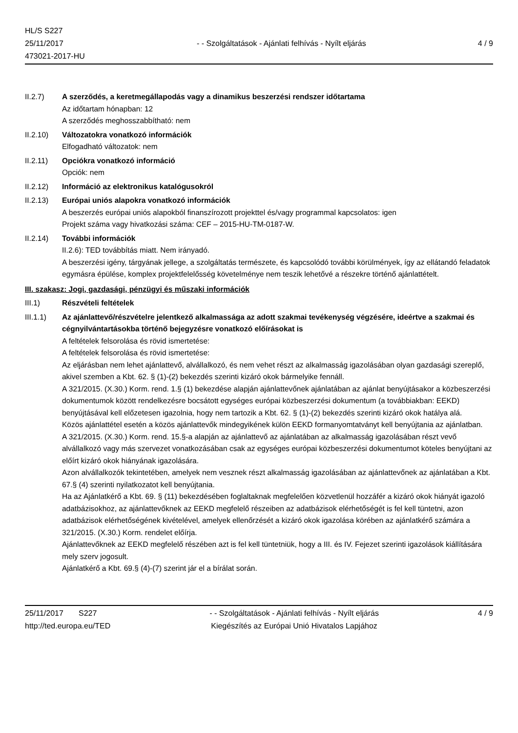HL/S S227
25/11/2017
473021-2017-HU
- - Szolgáltatások - Ajánlati felhívás - Nyílt eljárás
4 / 9
II.2.7) A szerződés, a keretmegállapodás vagy a dinamikus beszerzési rendszer időtartama
Az időtartam hónapban: 12
A szerződés meghosszabbítható: nem
II.2.10) Változatokra vonatkozó információk
Elfogadható változatok: nem
II.2.11) Opciókra vonatkozó információ
Opciók: nem
II.2.12) Információ az elektronikus katalógusokról
II.2.13) Európai uniós alapokra vonatkozó információk
A beszerzés európai uniós alapokból finanszírozott projekttel és/vagy programmal kapcsolatos: igen
Projekt száma vagy hivatkozási száma: CEF – 2015-HU-TM-0187-W.
II.2.14) További információk
II.2.6): TED továbbítás miatt. Nem irányadó.
A beszerzési igény, tárgyának jellege, a szolgáltatás természete, és kapcsolódó további körülmények, így az ellátandó feladatok egymásra épülése, komplex projektfelelősség követelménye nem teszik lehetővé a részekre történő ajánlattételt.
III. szakasz: Jogi, gazdasági, pénzügyi és műszaki információk
III.1) Részvételi feltételek
III.1.1) Az ajánlattevő/részvételre jelentkező alkalmassága az adott szakmai tevékenység végzésére, ideértve a szakmai és cégnyilvántartásokba történő bejegyzésre vonatkozó előírásokat is
A feltételek felsorolása és rövid ismertetése:
A feltételek felsorolása és rövid ismertetése:
Az eljárásban nem lehet ajánlattevő, alvállalkozó, és nem vehet részt az alkalmasság igazolásában olyan gazdasági szereplő, akivel szemben a Kbt. 62. § (1)-(2) bekezdés szerinti kizáró okok bármelyike fennáll.
A 321/2015. (X.30.) Korm. rend. 1.§ (1) bekezdése alapján ajánlattevőnek ajánlatában az ajánlat benyújtásakor a közbeszerzési dokumentumok között rendelkezésre bocsátott egységes európai közbeszerzési dokumentum (a továbbiakban: EEKD) benyújtásával kell előzetesen igazolnia, hogy nem tartozik a Kbt. 62. § (1)-(2) bekezdés szerinti kizáró okok hatálya alá.
Közös ajánlattétel esetén a közös ajánlattevők mindegyikének külön EEKD formanyomtatványt kell benyújtania az ajánlatban.
A 321/2015. (X.30.) Korm. rend. 15.§-a alapján az ajánlattevő az ajánlatában az alkalmasság igazolásában részt vevő alvállalkozó vagy más szervezet vonatkozásában csak az egységes európai közbeszerzési dokumentumot köteles benyújtani az előírt kizáró okok hiányának igazolására.
Azon alvállalkozók tekintetében, amelyek nem vesznek részt alkalmasság igazolásában az ajánlattevőnek az ajánlatában a Kbt. 67.§ (4) szerinti nyilatkozatot kell benyújtania.
Ha az Ajánlatkérő a Kbt. 69. § (11) bekezdésében foglaltaknak megfelelően közvetlenül hozzáfér a kizáró okok hiányát igazoló adatbázisokhoz, az ajánlattevőknek az EEKD megfelelő részeiben az adatbázisok elérhetőségét is fel kell tüntetni, azon adatbázisok elérhetőségének kivételével, amelyek ellenőrzését a kizáró okok igazolása körében az ajánlatkérő számára a 321/2015. (X.30.) Korm. rendelet előírja.
Ajánlattevőknek az EEKD megfelelő részében azt is fel kell tüntetniük, hogy a III. és IV. Fejezet szerinti igazolások kiállítására mely szerv jogosult.
Ajánlatkérő a Kbt. 69.§ (4)-(7) szerint jár el a bírálat során.
25/11/2017 S227
http://ted.europa.eu/TED
- - Szolgáltatások - Ajánlati felhívás - Nyílt eljárás
Kiegészítés az Európai Unió Hivatalos Lapjához
4 / 9